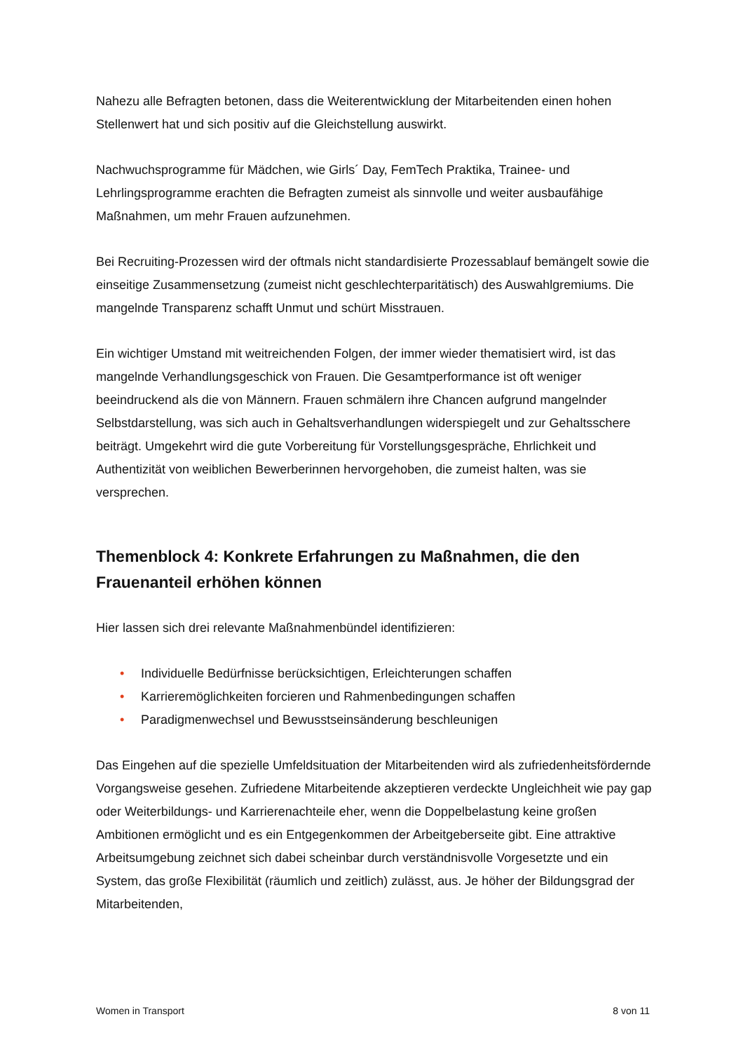Nahezu alle Befragten betonen, dass die Weiterentwicklung der Mitarbeitenden einen hohen Stellenwert hat und sich positiv auf die Gleichstellung auswirkt.
Nachwuchsprogramme für Mädchen, wie Girls´ Day, FemTech Praktika, Trainee- und Lehrlingsprogramme erachten die Befragten zumeist als sinnvolle und weiter ausbaufähige Maßnahmen, um mehr Frauen aufzunehmen.
Bei Recruiting-Prozessen wird der oftmals nicht standardisierte Prozessablauf bemängelt sowie die einseitige Zusammensetzung (zumeist nicht geschlechterparitätisch) des Auswahlgremiums. Die mangelnde Transparenz schafft Unmut und schürt Misstrauen.
Ein wichtiger Umstand mit weitreichenden Folgen, der immer wieder thematisiert wird, ist das mangelnde Verhandlungsgeschick von Frauen. Die Gesamtperformance ist oft weniger beeindruckend als die von Männern. Frauen schmälern ihre Chancen aufgrund mangelnder Selbstdarstellung, was sich auch in Gehaltsverhandlungen widerspiegelt und zur Gehaltsschere beiträgt. Umgekehrt wird die gute Vorbereitung für Vorstellungsgespräche, Ehrlichkeit und Authentizität von weiblichen Bewerberinnen hervorgehoben, die zumeist halten, was sie versprechen.
Themenblock 4: Konkrete Erfahrungen zu Maßnahmen, die den Frauenanteil erhöhen können
Hier lassen sich drei relevante Maßnahmenbündel identifizieren:
• Individuelle Bedürfnisse berücksichtigen, Erleichterungen schaffen
• Karrieremöglichkeiten forcieren und Rahmenbedingungen schaffen
• Paradigmenwechsel und Bewusstseinsänderung beschleunigen
Das Eingehen auf die spezielle Umfeldsituation der Mitarbeitenden wird als zufriedenheitsfördernde Vorgangsweise gesehen. Zufriedene Mitarbeitende akzeptieren verdeckte Ungleichheit wie pay gap oder Weiterbildungs- und Karrierenachteile eher, wenn die Doppelbelastung keine großen Ambitionen ermöglicht und es ein Entgegenkommen der Arbeitgeberseite gibt. Eine attraktive Arbeitsumgebung zeichnet sich dabei scheinbar durch verständnisvolle Vorgesetzte und ein System, das große Flexibilität (räumlich und zeitlich) zulässt, aus. Je höher der Bildungsgrad der Mitarbeitenden,
Women in Transport 8 von 11